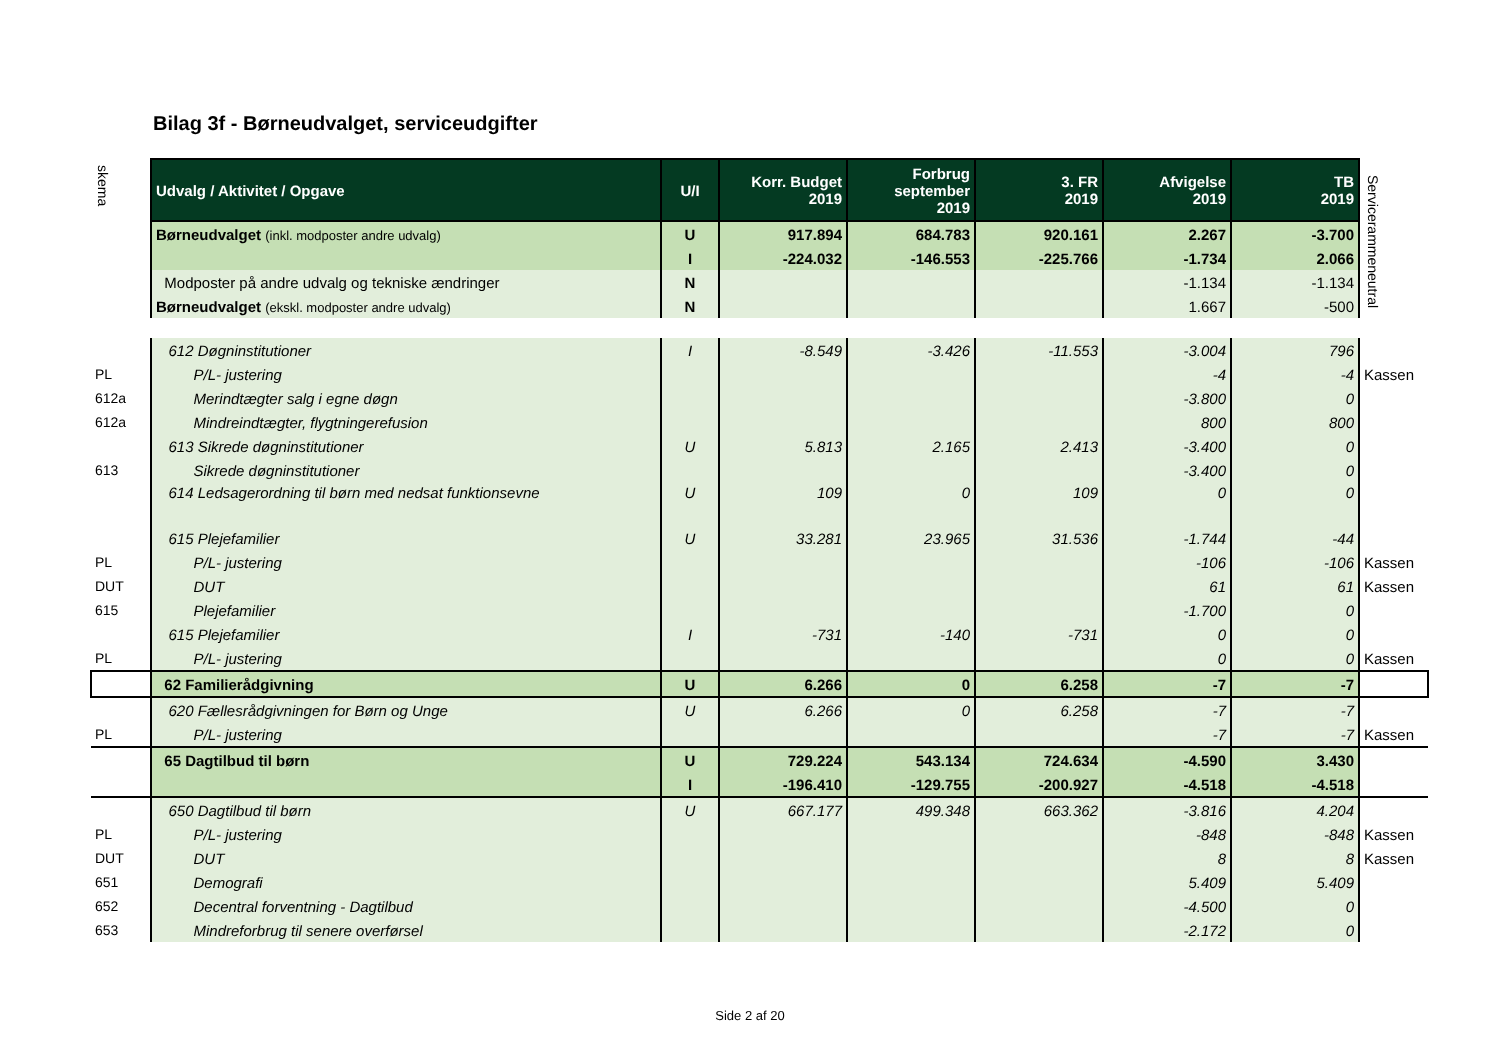Bilag 3f - Børneudvalget, serviceudgifter
skema
Servicerammeneutral
| | Udvalg / Aktivitet / Opgave | U/I | Korr. Budget 2019 | Forbrug september 2019 | 3. FR 2019 | Afvigelse 2019 | TB 2019 | |
| | Børneudvalget (inkl. modposter andre udvalg) | U | 917.894 | 684.783 | 920.161 | 2.267 | -3.700 | |
| | | I | -224.032 | -146.553 | -225.766 | -1.734 | 2.066 | |
| | Modposter på andre udvalg og tekniske ændringer | N | | | | -1.134 | -1.134 | |
| | Børneudvalget (ekskl. modposter andre udvalg) | N | | | | 1.667 | -500 | |
| | 612 Døgninstitutioner | I | -8.549 | -3.426 | -11.553 | -3.004 | 796 | |
| PL | P/L- justering | | | | | -4 | -4 | Kassen |
| 612a | Merindtægter salg i egne døgn | | | | | -3.800 | 0 | |
| 612a | Mindreindtægter, flygtningerefusion | | | | | 800 | 800 | |
| | 613 Sikrede døgninstitutioner | U | 5.813 | 2.165 | 2.413 | -3.400 | 0 | |
| 613 | Sikrede døgninstitutioner | | | | | -3.400 | 0 | |
| | 614 Ledsagerordning til børn med nedsat funktionsevne | U | 109 | 0 | 109 | 0 | 0 | |
| | 615 Plejefamilier | U | 33.281 | 23.965 | 31.536 | -1.744 | -44 | |
| PL | P/L- justering | | | | | -106 | -106 | Kassen |
| DUT | DUT | | | | | 61 | 61 | Kassen |
| 615 | Plejefamilier | | | | | -1.700 | 0 | |
| | 615 Plejefamilier | I | -731 | -140 | -731 | 0 | 0 | |
| PL | P/L- justering | | | | | 0 | 0 | Kassen |
| | 62 Familierådgivning | U | 6.266 | 0 | 6.258 | -7 | -7 | |
| | 620 Fællesrådgivningen for Børn og Unge | U | 6.266 | 0 | 6.258 | -7 | -7 | |
| PL | P/L- justering | | | | | -7 | -7 | Kassen |
| | 65 Dagtilbud til børn | U | 729.224 | 543.134 | 724.634 | -4.590 | 3.430 | |
| | | I | -196.410 | -129.755 | -200.927 | -4.518 | -4.518 | |
| | 650 Dagtilbud til børn | U | 667.177 | 499.348 | 663.362 | -3.816 | 4.204 | |
| PL | P/L- justering | | | | | -848 | -848 | Kassen |
| DUT | DUT | | | | | 8 | 8 | Kassen |
| 651 | Demografi | | | | | 5.409 | 5.409 | |
| 652 | Decentral forventning - Dagtilbud | | | | | -4.500 | 0 | |
| 653 | Mindreforbrug til senere overførsel | | | | | -2.172 | 0 | |
Side 2 af 20